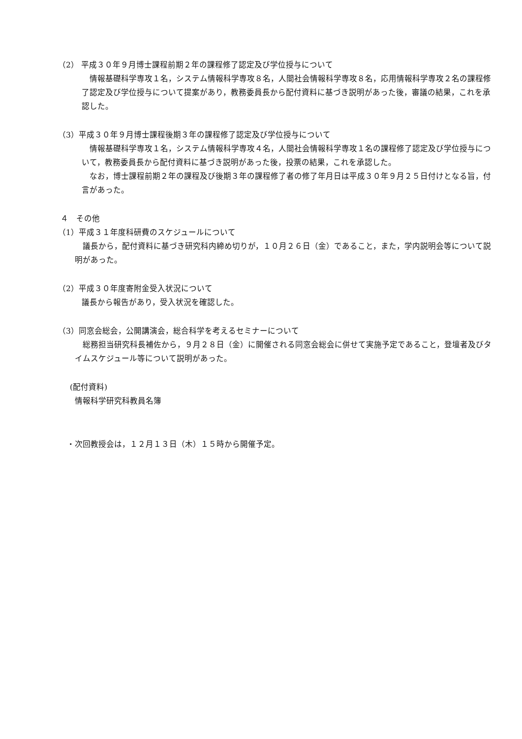（2） 平成３０年９月博士課程前期２年の課程修了認定及び学位授与について
情報基礎科学専攻１名，システム情報科学専攻８名，人間社会情報科学専攻８名，応用情報科学専攻２名の課程修了認定及び学位授与について提案があり，教務委員長から配付資料に基づき説明があった後，審議の結果，これを承認した。
（3）平成３０年９月博士課程後期３年の課程修了認定及び学位授与について
情報基礎科学専攻１名，システム情報科学専攻４名，人間社会情報科学専攻１名の課程修了認定及び学位授与について，教務委員長から配付資料に基づき説明があった後，投票の結果，これを承認した。
なお，博士課程前期２年の課程及び後期３年の課程修了者の修了年月日は平成３０年９月２５日付けとなる旨，付言があった。
４　その他
（1）平成３１年度科研費のスケジュールについて
議長から，配付資料に基づき研究科内締め切りが，１０月２６日（金）であること，また，学内説明会等について説明があった。
（2）平成３０年度寄附金受入状況について
議長から報告があり，受入状況を確認した。
（3）同窓会総会，公開講演会，総合科学を考えるセミナーについて
総務担当研究科長補佐から，９月２８日（金）に開催される同窓会総会に併せて実施予定であること，登壇者及びタイムスケジュール等について説明があった。
(配付資料)
情報科学研究科教員名簿
・次回教授会は，１２月１３日（木）１５時から開催予定。